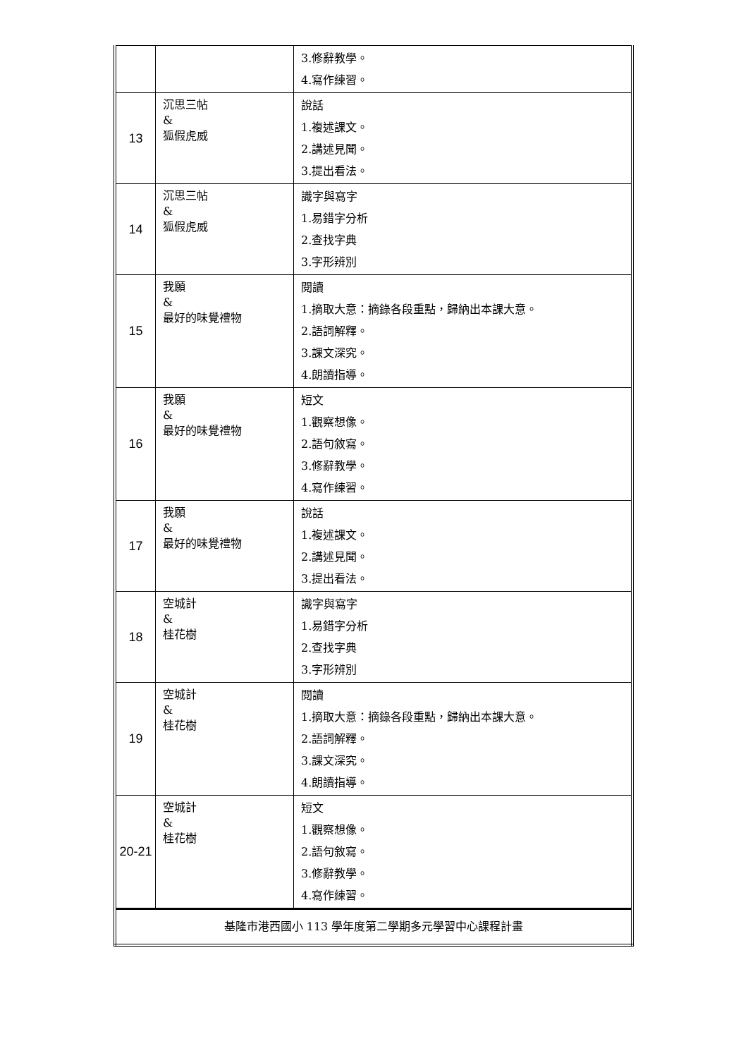| | | 3.修辭教學。 4.寫作練習。 |
| 13 | 沉思三帖 & 狐假虎威 | 說話 1.複述課文。 2.講述見聞。 3.提出看法。 |
| 14 | 沉思三帖 & 狐假虎威 | 識字與寫字 1.易錯字分析 2.查找字典 3.字形辨別 |
| 15 | 我願 & 最好的味覺禮物 | 閱讀 1.摘取大意：摘錄各段重點，歸納出本課大意。 2.語詞解釋。 3.課文深究。 4.朗讀指導。 |
| 16 | 我願 & 最好的味覺禮物 | 短文 1.觀察想像。 2.語句敘寫。 3.修辭教學。 4.寫作練習。 |
| 17 | 我願 & 最好的味覺禮物 | 說話 1.複述課文。 2.講述見聞。 3.提出看法。 |
| 18 | 空城計 & 桂花樹 | 識字與寫字 1.易錯字分析 2.查找字典 3.字形辨別 |
| 19 | 空城計 & 桂花樹 | 閱讀 1.摘取大意：摘錄各段重點，歸納出本課大意。 2.語詞解釋。 3.課文深究。 4.朗讀指導。 |
| 20-21 | 空城計 & 桂花樹 | 短文 1.觀察想像。 2.語句敘寫。 3.修辭教學。 4.寫作練習。 |
| 基隆市港西國小 113 學年度第二學期多元學習中心課程計畫 | | |